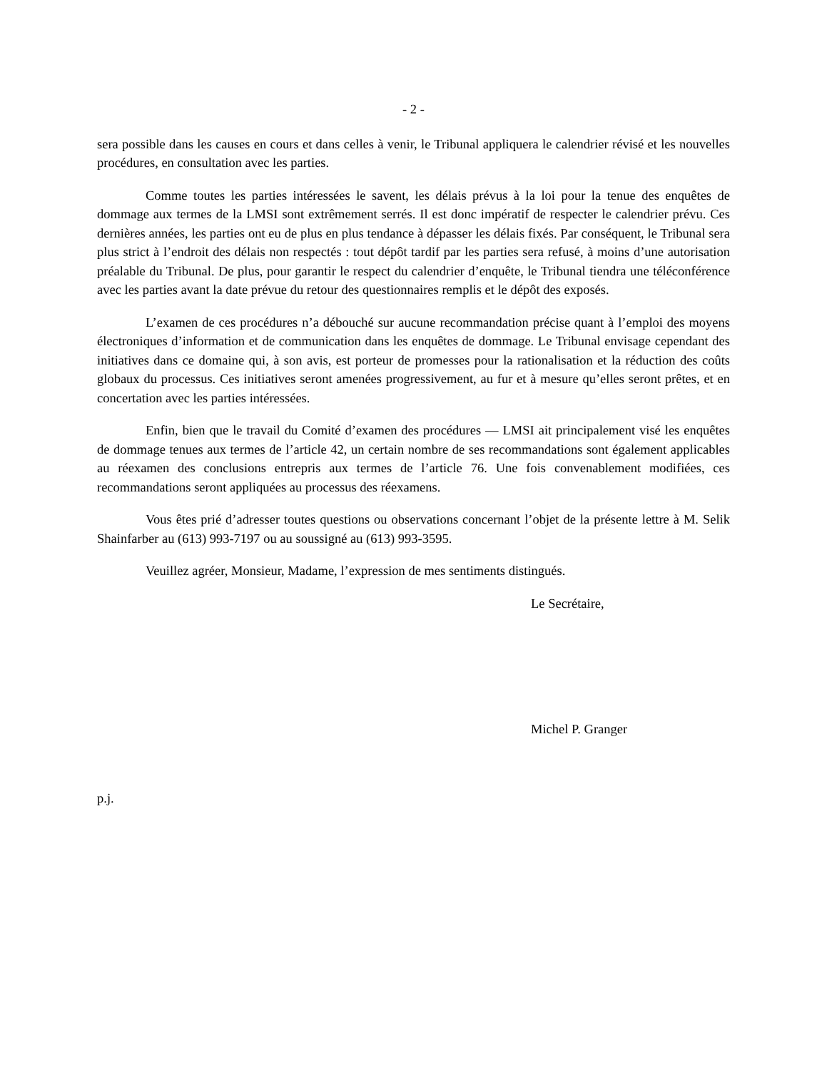- 2 -
sera possible dans les causes en cours et dans celles à venir, le Tribunal appliquera le calendrier révisé et les nouvelles procédures, en consultation avec les parties.
Comme toutes les parties intéressées le savent, les délais prévus à la loi pour la tenue des enquêtes de dommage aux termes de la LMSI sont extrêmement serrés. Il est donc impératif de respecter le calendrier prévu. Ces dernières années, les parties ont eu de plus en plus tendance à dépasser les délais fixés. Par conséquent, le Tribunal sera plus strict à l’endroit des délais non respectés : tout dépôt tardif par les parties sera refusé, à moins d’une autorisation préalable du Tribunal. De plus, pour garantir le respect du calendrier d’enquête, le Tribunal tiendra une téléconférence avec les parties avant la date prévue du retour des questionnaires remplis et le dépôt des exposés.
L’examen de ces procédures n’a débouché sur aucune recommandation précise quant à l’emploi des moyens électroniques d’information et de communication dans les enquêtes de dommage. Le Tribunal envisage cependant des initiatives dans ce domaine qui, à son avis, est porteur de promesses pour la rationalisation et la réduction des coûts globaux du processus. Ces initiatives seront amenées progressivement, au fur et à mesure qu’elles seront prêtes, et en concertation avec les parties intéressées.
Enfin, bien que le travail du Comité d’examen des procédures — LMSI ait principalement visé les enquêtes de dommage tenues aux termes de l’article 42, un certain nombre de ses recommandations sont également applicables au réexamen des conclusions entrepris aux termes de l’article 76. Une fois convenablement modifiées, ces recommandations seront appliquées au processus des réexamens.
Vous êtes prié d’adresser toutes questions ou observations concernant l’objet de la présente lettre à M. Selik Shainfarber au (613) 993-7197 ou au soussigné au (613) 993-3595.
Veuillez agréer, Monsieur, Madame, l’expression de mes sentiments distingués.
Le Secrétaire,
Michel P. Granger
p.j.